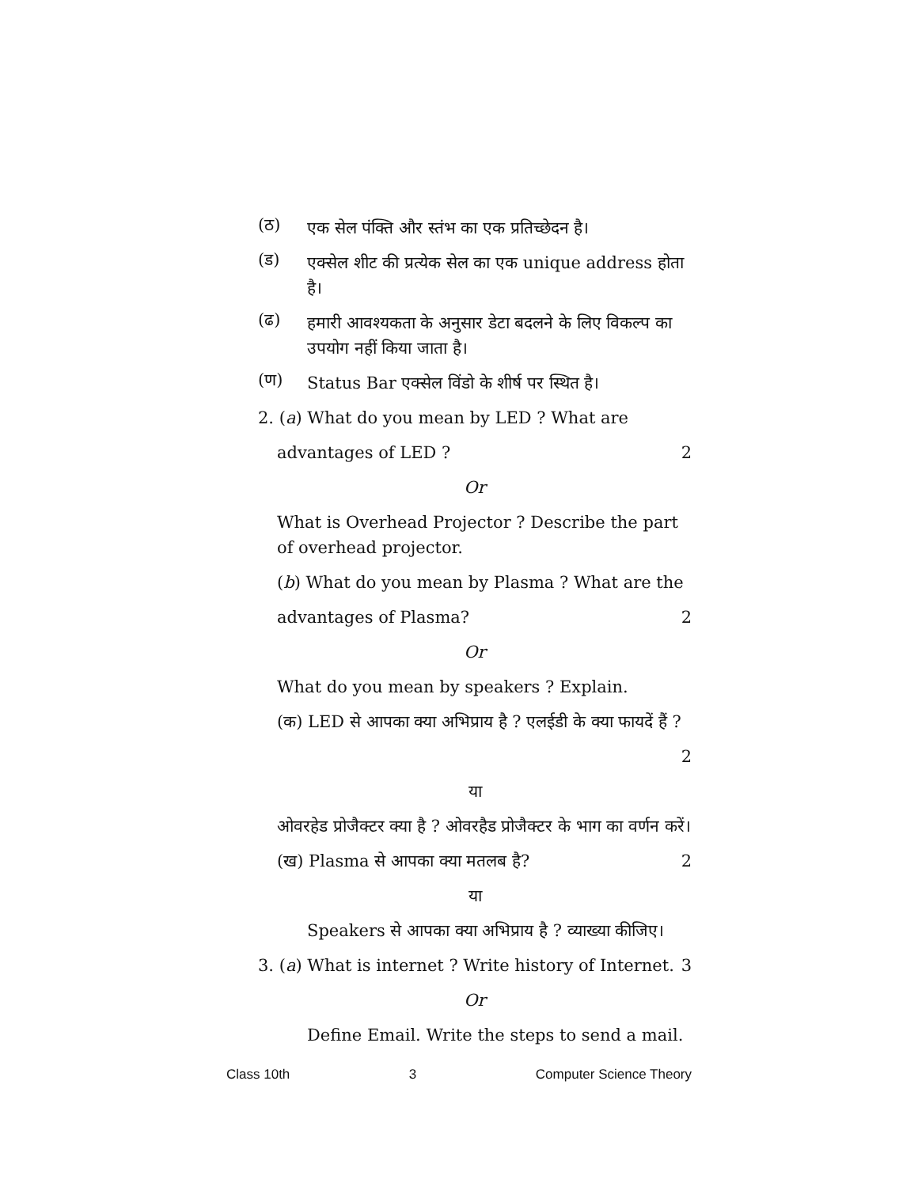(ठ)
एक सेल पंक्ति और स्तंभ का एक प्रतिच्छेदन है।
(ड)
एक्सेल शीट की प्रत्येक सेल का एक unique address होता है।
(ढ)
हमारी आवश्यकता के अनुसार डेटा बदलने के लिए विकल्प का उपयोग नहीं किया जाता है।
(ण)
Status Bar एक्सेल विंडो के शीर्ष पर स्थित है।
2. (a) What do you mean by LED ? What are
advantages of LED ? 2
Or
What is Overhead Projector ? Describe the part of overhead projector.
(b) What do you mean by Plasma ? What are the
advantages of Plasma? 2
Or
What do you mean by speakers ? Explain.
(क) LED से आपका क्या अभिप्राय है ? एलईडी के क्या फायदें हैं ?
2
या
ओवरहेड प्रोजैक्टर क्या है ? ओवरहैड प्रोजैक्टर के भाग का वर्णन करें।
(ख) Plasma से आपका क्या मतलब है? 2
या
Speakers से आपका क्या अभिप्राय है ? व्याख्या कीजिए।
3. (a) What is internet ? Write history of Internet. 3
Or
Define Email. Write the steps to send a mail.
Class 10th 3 Computer Science Theory